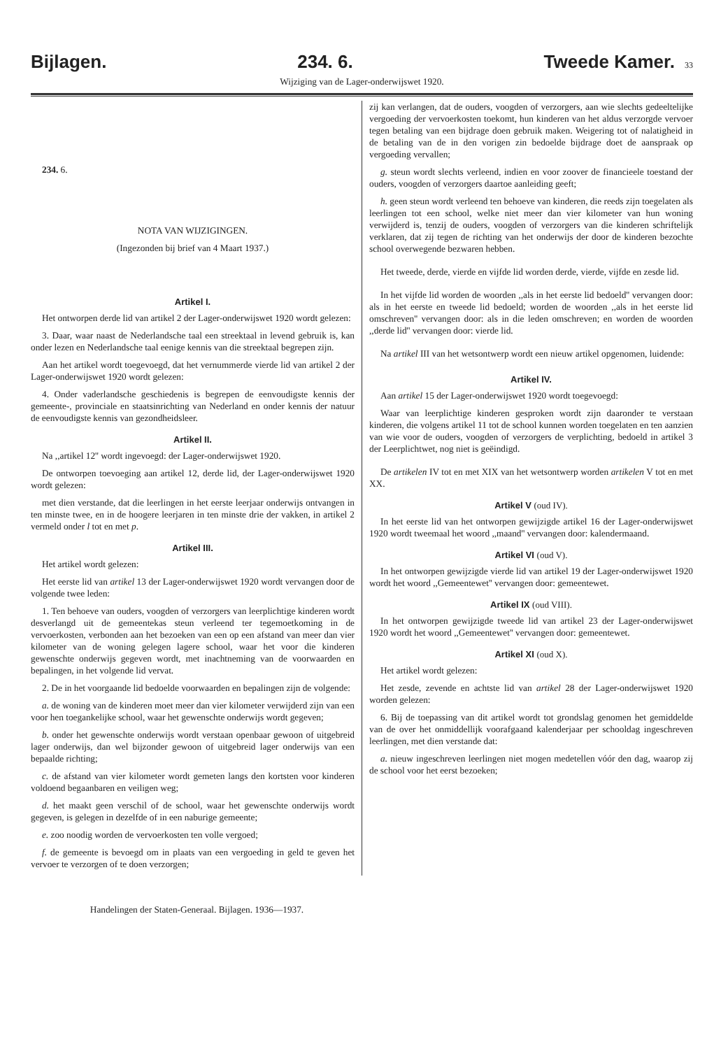Bijlagen. 234. 6. Tweede Kamer. 33
Wijziging van de Lager-onderwijswet 1920.
234. 6.
NOTA VAN WIJZIGINGEN.
(Ingezonden bij brief van 4 Maart 1937.)
Artikel I.
Het ontworpen derde lid van artikel 2 der Lager-onderwijswet 1920 wordt gelezen:
3. Daar, waar naast de Nederlandsche taal een streektaal in levend gebruik is, kan onder lezen en Nederlandsche taal eenige kennis van die streektaal begrepen zijn.
Aan het artikel wordt toegevoegd, dat het vernummerde vierde lid van artikel 2 der Lager-onderwijswet 1920 wordt gelezen:
4. Onder vaderlandsche geschiedenis is begrepen de eenvoudigste kennis der gemeente-, provinciale en staatsinrichting van Nederland en onder kennis der natuur de eenvoudigste kennis van gezondheidsleer.
Artikel II.
Na ,,artikel 12'' wordt ingevoegd: der Lager-onderwijswet 1920.
De ontworpen toevoeging aan artikel 12, derde lid, der Lager-onderwijswet 1920 wordt gelezen:
met dien verstande, dat die leerlingen in het eerste leerjaar onderwijs ontvangen in ten minste twee, en in de hoogere leerjaren in ten minste drie der vakken, in artikel 2 vermeld onder l tot en met p.
Artikel III.
Het artikel wordt gelezen:
Het eerste lid van artikel 13 der Lager-onderwijswet 1920 wordt vervangen door de volgende twee leden:
1. Ten behoeve van ouders, voogden of verzorgers van leerplichtige kinderen wordt desverlangd uit de gemeentekas steun verleend ter tegemoetkoming in de vervoerkosten, verbonden aan het bezoeken van een op een afstand van meer dan vier kilometer van de woning gelegen lagere school, waar het voor die kinderen gewenschte onderwijs gegeven wordt, met inachtneming van de voorwaarden en bepalingen, in het volgende lid vervat.
2. De in het voorgaande lid bedoelde voorwaarden en bepalingen zijn de volgende:
a. de woning van de kinderen moet meer dan vier kilometer verwijderd zijn van een voor hen toegankelijke school, waar het gewenschte onderwijs wordt gegeven;
b. onder het gewenschte onderwijs wordt verstaan openbaar gewoon of uitgebreid lager onderwijs, dan wel bijzonder gewoon of uitgebreid lager onderwijs van een bepaalde richting;
c. de afstand van vier kilometer wordt gemeten langs den kortsten voor kinderen voldoend begaanbaren en veiligen weg;
d. het maakt geen verschil of de school, waar het gewenschte onderwijs wordt gegeven, is gelegen in dezelfde of in een naburige gemeente;
e. zoo noodig worden de vervoerkosten ten volle vergoed;
f. de gemeente is bevoegd om in plaats van een vergoeding in geld te geven het vervoer te verzorgen of te doen verzorgen;
zij kan verlangen, dat de ouders, voogden of verzorgers, aan wie slechts gedeeltelijke vergoeding der vervoerkosten toekomt, hun kinderen van het aldus verzorgde vervoer tegen betaling van een bijdrage doen gebruik maken. Weigering tot of nalatigheid in de betaling van de in den vorigen zin bedoelde bijdrage doet de aanspraak op vergoeding vervallen;
g. steun wordt slechts verleend, indien en voor zoover de financieele toestand der ouders, voogden of verzorgers daartoe aanleiding geeft;
h. geen steun wordt verleend ten behoeve van kinderen, die reeds zijn toegelaten als leerlingen tot een school, welke niet meer dan vier kilometer van hun woning verwijderd is, tenzij de ouders, voogden of verzorgers van die kinderen schriftelijk verklaren, dat zij tegen de richting van het onderwijs der door de kinderen bezochte school overwegende bezwaren hebben.
Het tweede, derde, vierde en vijfde lid worden derde, vierde, vijfde en zesde lid.
In het vijfde lid worden de woorden ,,als in het eerste lid bedoeld'' vervangen door: als in het eerste en tweede lid bedoeld; worden de woorden ,,als in het eerste lid omschreven'' vervangen door: als in die leden omschreven; en worden de woorden ,,derde lid'' vervangen door: vierde lid.
Na artikel III van het wetsontwerp wordt een nieuw artikel opgenomen, luidende:
Artikel IV.
Aan artikel 15 der Lager-onderwijswet 1920 wordt toegevoegd:
Waar van leerplichtige kinderen gesproken wordt zijn daaronder te verstaan kinderen, die volgens artikel 11 tot de school kunnen worden toegelaten en ten aanzien van wie voor de ouders, voogden of verzorgers de verplichting, bedoeld in artikel 3 der Leerplichtwet, nog niet is geëindigd.
De artikelen IV tot en met XIX van het wetsontwerp worden artikelen V tot en met XX.
Artikel V (oud IV).
In het eerste lid van het ontworpen gewijzigde artikel 16 der Lager-onderwijswet 1920 wordt tweemaal het woord ,,maand'' vervangen door: kalendermaand.
Artikel VI (oud V).
In het ontworpen gewijzigde vierde lid van artikel 19 der Lager-onderwijswet 1920 wordt het woord ,,Gemeentewet'' vervangen door: gemeentewet.
Artikel IX (oud VIII).
In het ontworpen gewijzigde tweede lid van artikel 23 der Lager-onderwijswet 1920 wordt het woord ,,Gemeentewet'' vervangen door: gemeentewet.
Artikel XI (oud X).
Het artikel wordt gelezen:
Het zesde, zevende en achtste lid van artikel 28 der Lager-onderwijswet 1920 worden gelezen:
6. Bij de toepassing van dit artikel wordt tot grondslag genomen het gemiddelde van de over het onmiddellijk voorafgaand kalenderjaar per schooldag ingeschreven leerlingen, met dien verstande dat:
a. nieuw ingeschreven leerlingen niet mogen medetellen vóór den dag, waarop zij de school voor het eerst bezoeken;
Handelingen der Staten-Generaal. Bijlagen. 1936—1937.